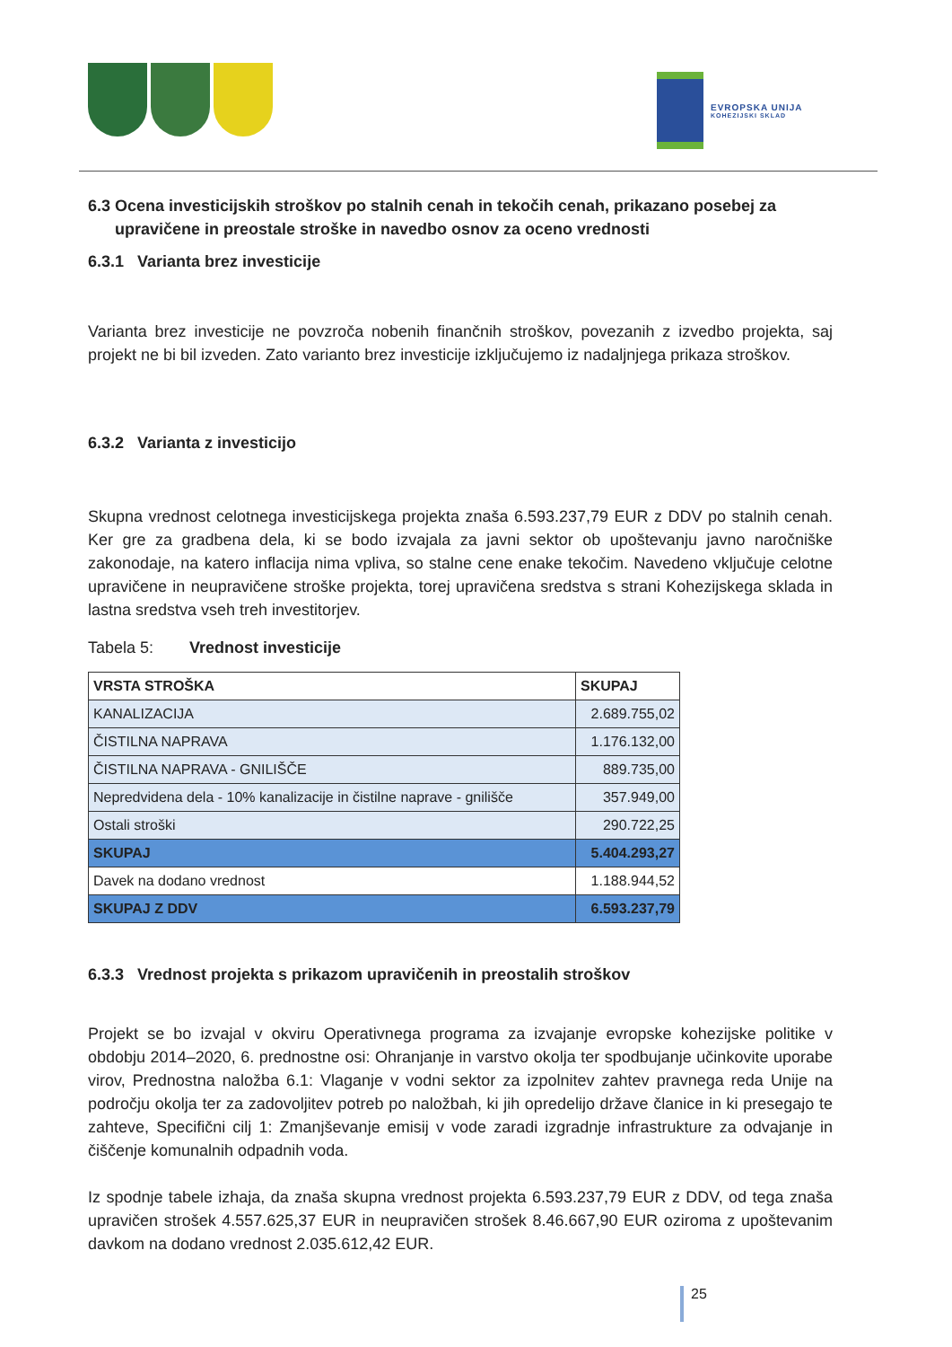EVROPSKA UNIJA
KOHEZIJSKI SKLAD
6.3 Ocena investicijskih stroškov po stalnih cenah in tekočih cenah, prikazano posebej za upravičene in preostale stroške in navedbo osnov za oceno vrednosti
6.3.1 Varianta brez investicije
Varianta brez investicije ne povzroča nobenih finančnih stroškov, povezanih z izvedbo projekta, saj projekt ne bi bil izveden. Zato varianto brez investicije izključujemo iz nadaljnjega prikaza stroškov.
6.3.2 Varianta z investicijo
Skupna vrednost celotnega investicijskega projekta znaša 6.593.237,79 EUR z DDV po stalnih cenah. Ker gre za gradbena dela, ki se bodo izvajala za javni sektor ob upoštevanju javno naročniške zakonodaje, na katero inflacija nima vpliva, so stalne cene enake tekočim. Navedeno vključuje celotne upravičene in neupravičene stroške projekta, torej upravičena sredstva s strani Kohezijskega sklada in lastna sredstva vseh treh investitorjev.
Tabela 5: Vrednost investicije
| VRSTA STROŠKA | SKUPAJ |
| --- | --- |
| KANALIZACIJA | 2.689.755,02 |
| ČISTILNA NAPRAVA | 1.176.132,00 |
| ČISTILNA NAPRAVA - GNILIŠČE | 889.735,00 |
| Nepredvidena dela - 10% kanalizacije in čistilne naprave - gnilišče | 357.949,00 |
| Ostali stroški | 290.722,25 |
| SKUPAJ | 5.404.293,27 |
| Davek na dodano vrednost | 1.188.944,52 |
| SKUPAJ Z DDV | 6.593.237,79 |
6.3.3 Vrednost projekta s prikazom upravičenih in preostalih stroškov
Projekt se bo izvajal v okviru Operativnega programa za izvajanje evropske kohezijske politike v obdobju 2014–2020, 6. prednostne osi: Ohranjanje in varstvo okolja ter spodbujanje učinkovite uporabe virov, Prednostna naložba 6.1: Vlaganje v vodni sektor za izpolnitev zahtev pravnega reda Unije na področju okolja ter za zadovoljitev potreb po naložbah, ki jih opredelijo države članice in ki presegajo te zahteve, Specifični cilj 1: Zmanjševanje emisij v vode zaradi izgradnje infrastrukture za odvajanje in čiščenje komunalnih odpadnih voda.
Iz spodnje tabele izhaja, da znaša skupna vrednost projekta 6.593.237,79 EUR z DDV, od tega znaša upravičen strošek 4.557.625,37 EUR in neupravičen strošek 8.46.667,90 EUR oziroma z upoštevanim davkom na dodano vrednost 2.035.612,42 EUR.
25